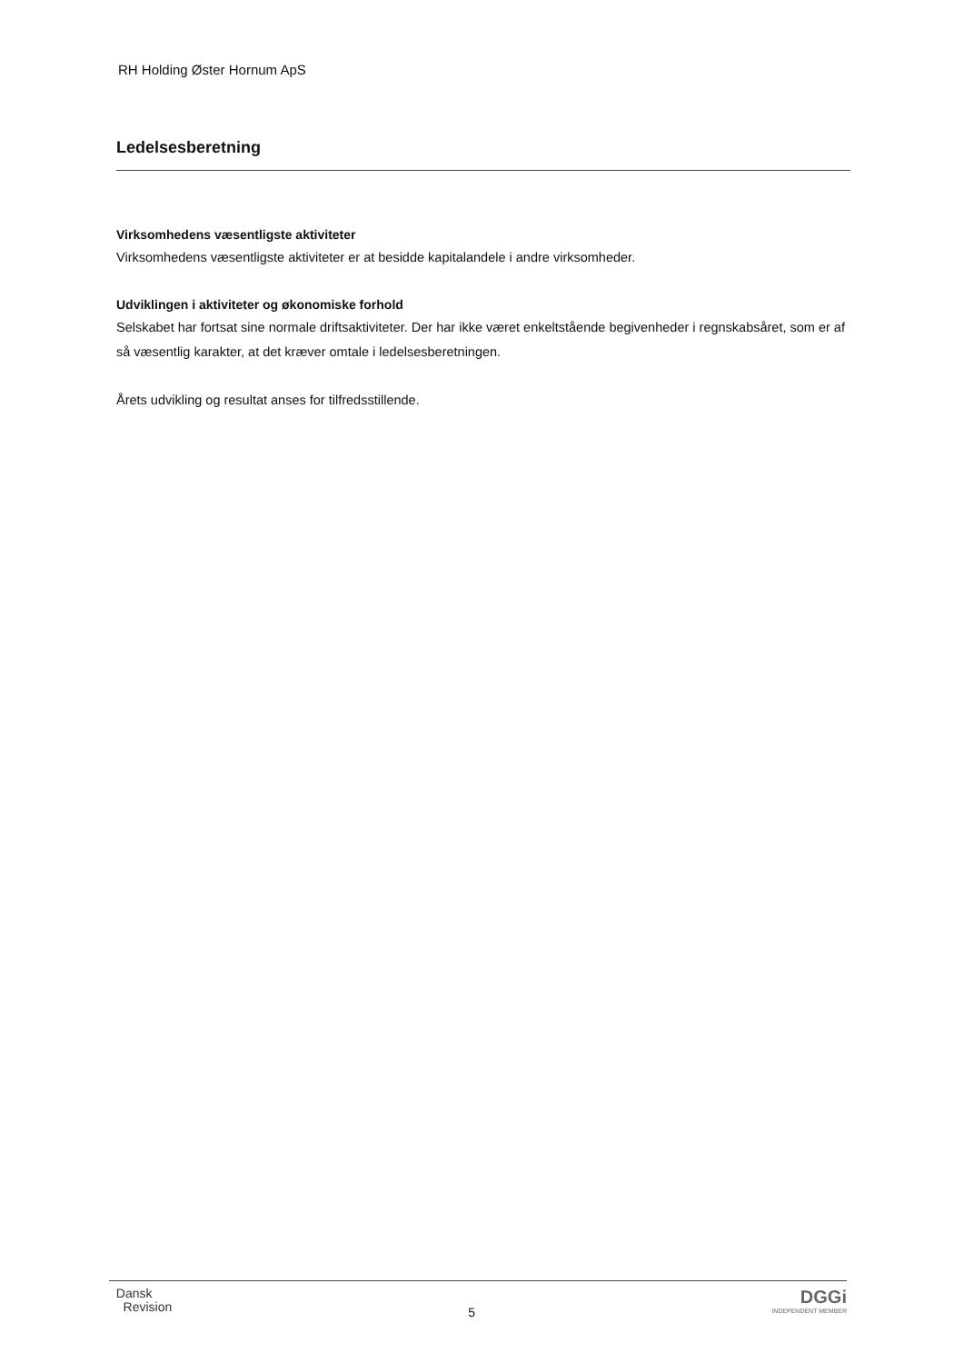RH Holding Øster Hornum ApS
Ledelsesberetning
Virksomhedens væsentligste aktiviteter
Virksomhedens væsentligste aktiviteter er at besidde kapitalandele i andre virksomheder.
Udviklingen i aktiviteter og økonomiske forhold
Selskabet har fortsat sine normale driftsaktiviteter. Der har ikke været enkeltstående begivenheder i regnskabs­året, som er af så væsentlig karakter, at det kræver omtale i ledelsesberetningen.
Årets udvikling og resultat anses for tilfredsstillende.
Dansk
Revision
5
DGGi
INDEPENDENT MEMBER